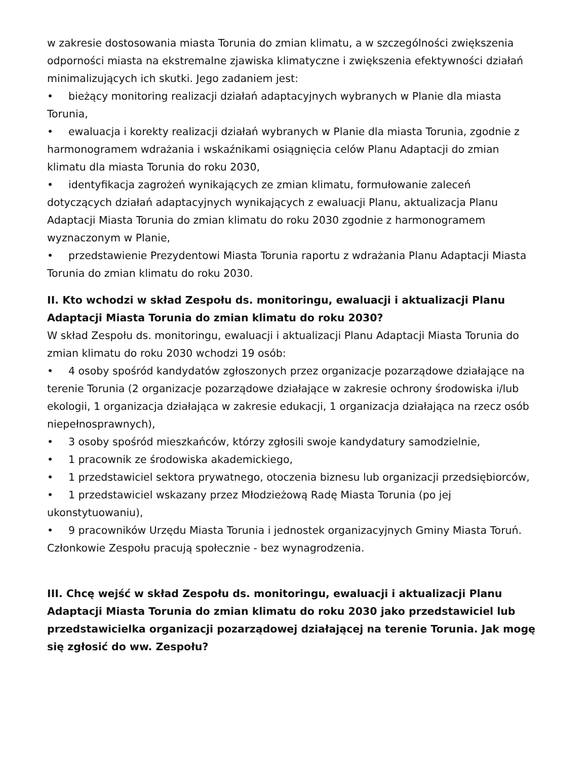w zakresie dostosowania miasta Torunia do zmian klimatu, a w szczególności zwiększenia odporności miasta na ekstremalne zjawiska klimatyczne i zwiększenia efektywności działań minimalizujących ich skutki. Jego zadaniem jest:
• bieżący monitoring realizacji działań adaptacyjnych wybranych w Planie dla miasta Torunia,
• ewaluacja i korekty realizacji działań wybranych w Planie dla miasta Torunia, zgodnie z harmonogramem wdrażania i wskaźnikami osiągnięcia celów Planu Adaptacji do zmian klimatu dla miasta Torunia do roku 2030,
• identyfikacja zagrożeń wynikających ze zmian klimatu, formułowanie zaleceń dotyczących działań adaptacyjnych wynikających z ewaluacji Planu, aktualizacja Planu Adaptacji Miasta Torunia do zmian klimatu do roku 2030 zgodnie z harmonogramem wyznaczonym w Planie,
• przedstawienie Prezydentowi Miasta Torunia raportu z wdrażania Planu Adaptacji Miasta Torunia do zmian klimatu do roku 2030.
II. Kto wchodzi w skład Zespołu ds. monitoringu, ewaluacji i aktualizacji Planu Adaptacji Miasta Torunia do zmian klimatu do roku 2030?
W skład Zespołu ds. monitoringu, ewaluacji i aktualizacji Planu Adaptacji Miasta Torunia do zmian klimatu do roku 2030 wchodzi 19 osób:
• 4 osoby spośród kandydatów zgłoszonych przez organizacje pozarządowe działające na terenie Torunia (2 organizacje pozarządowe działające w zakresie ochrony środowiska i/lub ekologii, 1 organizacja działająca w zakresie edukacji, 1 organizacja działająca na rzecz osób niepełnosprawnych),
• 3 osoby spośród mieszkańców, którzy zgłosili swoje kandydatury samodzielnie,
• 1 pracownik ze środowiska akademickiego,
• 1 przedstawiciel sektora prywatnego, otoczenia biznesu lub organizacji przedsiębiorców,
• 1 przedstawiciel wskazany przez Młodzieżową Radę Miasta Torunia (po jej ukonstytuowaniu),
• 9 pracowników Urzędu Miasta Torunia i jednostek organizacyjnych Gminy Miasta Toruń.
Członkowie Zespołu pracują społecznie - bez wynagrodzenia.
III. Chcę wejść w skład Zespołu ds. monitoringu, ewaluacji i aktualizacji Planu Adaptacji Miasta Torunia do zmian klimatu do roku 2030 jako przedstawiciel lub przedstawicielka organizacji pozarządowej działającej na terenie Torunia. Jak mogę się zgłosić do ww. Zespołu?